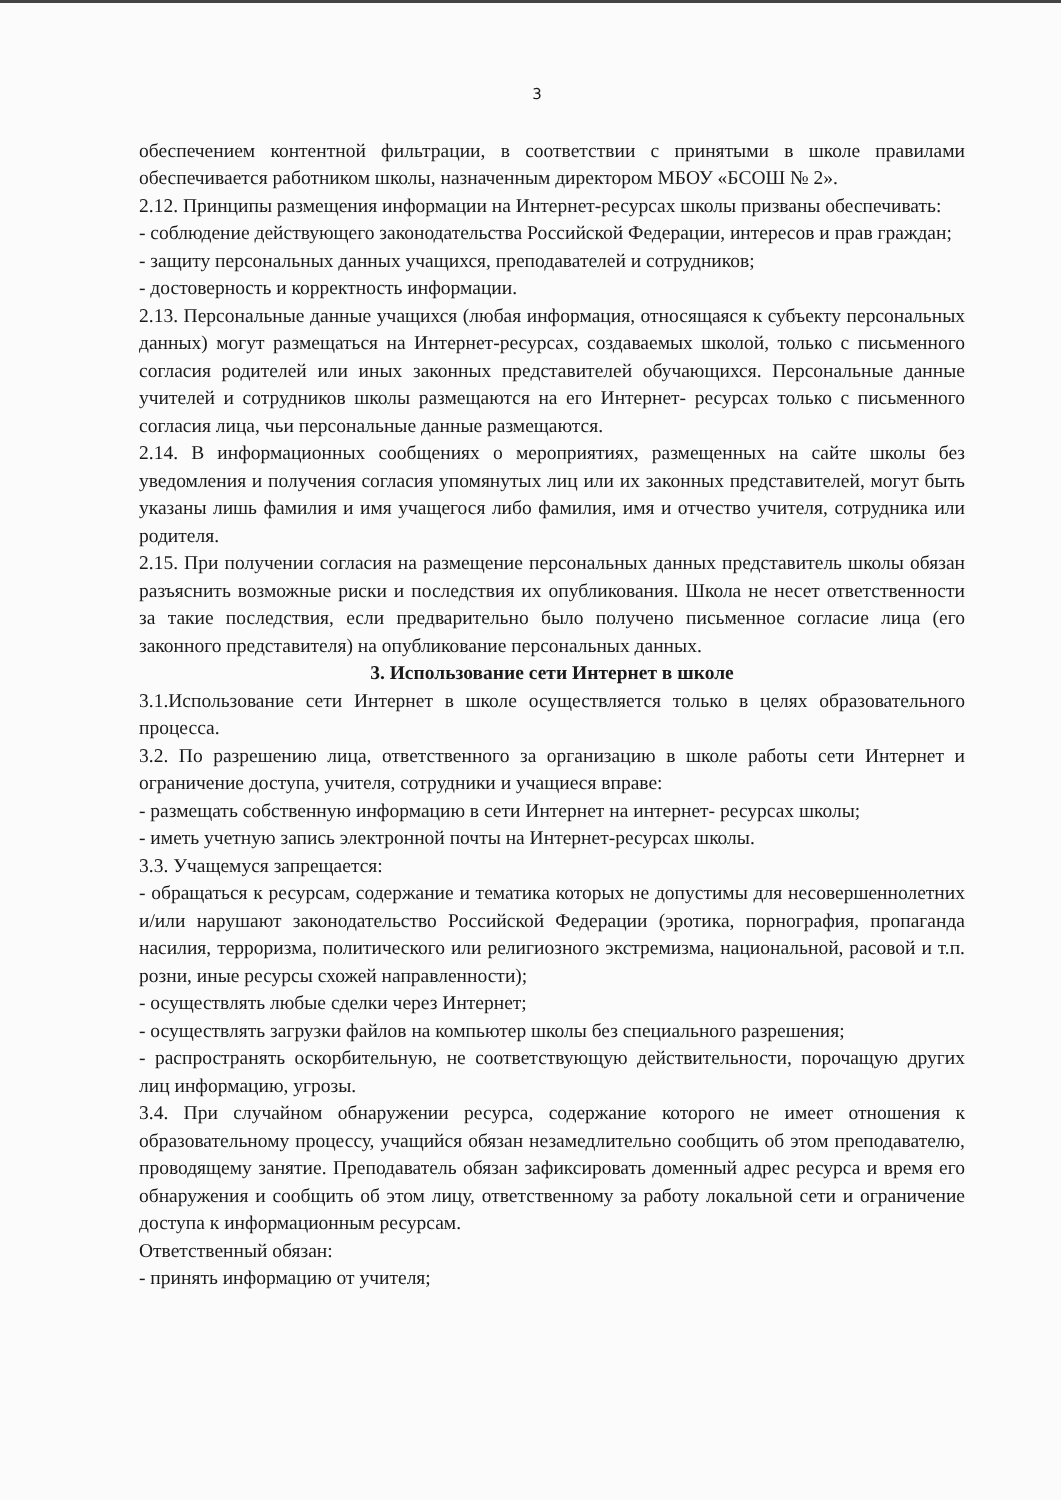3
обеспечением контентной фильтрации, в соответствии с принятыми в школе правилами обеспечивается работником школы, назначенным директором МБОУ «БСОШ № 2».
2.12. Принципы размещения информации на Интернет-ресурсах школы призваны обеспечивать:
- соблюдение действующего законодательства Российской Федерации, интересов и прав граждан;
- защиту персональных данных учащихся, преподавателей и сотрудников;
- достоверность и корректность информации.
2.13. Персональные данные учащихся (любая информация, относящаяся к субъекту персональных данных) могут размещаться на Интернет-ресурсах, создаваемых школой, только с письменного согласия родителей или иных законных представителей обучающихся. Персональные данные учителей и сотрудников школы размещаются на его Интернет- ресурсах только с письменного согласия лица, чьи персональные данные размещаются.
2.14. В информационных сообщениях о мероприятиях, размещенных на сайте школы без уведомления и получения согласия упомянутых лиц или их законных представителей, могут быть указаны лишь фамилия и имя учащегося либо фамилия, имя и отчество учителя, сотрудника или родителя.
2.15. При получении согласия на размещение персональных данных представитель школы обязан разъяснить возможные риски и последствия их опубликования. Школа не несет ответственности за такие последствия, если предварительно было получено письменное согласие лица (его законного представителя) на опубликование персональных данных.
3. Использование сети Интернет в школе
3.1.Использование сети Интернет в школе осуществляется только в целях образовательного процесса.
3.2. По разрешению лица, ответственного за организацию в школе работы сети Интернет и ограничение доступа, учителя, сотрудники и учащиеся вправе:
- размещать собственную информацию в сети Интернет на интернет- ресурсах школы;
- иметь учетную запись электронной почты на Интернет-ресурсах школы.
3.3. Учащемуся запрещается:
- обращаться к ресурсам, содержание и тематика которых не допустимы для несовершеннолетних и/или нарушают законодательство Российской Федерации (эротика, порнография, пропаганда насилия, терроризма, политического или религиозного экстремизма, национальной, расовой и т.п. розни, иные ресурсы схожей направленности);
- осуществлять любые сделки через Интернет;
- осуществлять загрузки файлов на компьютер школы без специального разрешения;
- распространять оскорбительную, не соответствующую действительности, порочащую других лиц информацию, угрозы.
3.4. При случайном обнаружении ресурса, содержание которого не имеет отношения к образовательному процессу, учащийся обязан незамедлительно сообщить об этом преподавателю, проводящему занятие. Преподаватель обязан зафиксировать доменный адрес ресурса и время его обнаружения и сообщить об этом лицу, ответственному за работу локальной сети и ограничение доступа к информационным ресурсам.
Ответственный обязан:
- принять информацию от учителя;